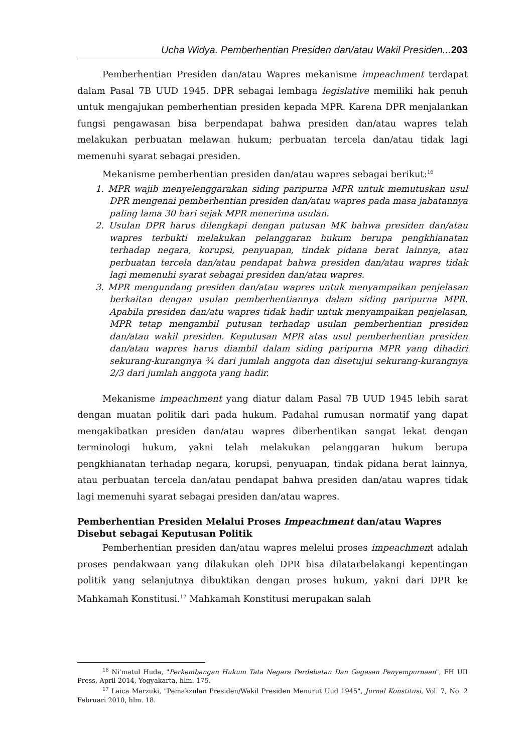Ucha Widya. Pemberhentian Presiden dan/atau Wakil Presiden...203
Pemberhentian Presiden dan/atau Wapres mekanisme impeachment terdapat dalam Pasal 7B UUD 1945. DPR sebagai lembaga legislative memiliki hak penuh untuk mengajukan pemberhentian presiden kepada MPR. Karena DPR menjalankan fungsi pengawasan bisa berpendapat bahwa presiden dan/atau wapres telah melakukan perbuatan melawan hukum; perbuatan tercela dan/atau tidak lagi memenuhi syarat sebagai presiden.
Mekanisme pemberhentian presiden dan/atau wapres sebagai berikut:<sup>16</sup>
1. MPR wajib menyelenggarakan siding paripurna MPR untuk memutuskan usul DPR mengenai pemberhentian presiden dan/atau wapres pada masa jabatannya paling lama 30 hari sejak MPR menerima usulan.
2. Usulan DPR harus dilengkapi dengan putusan MK bahwa presiden dan/atau wapres terbukti melakukan pelanggaran hukum berupa pengkhianatan terhadap negara, korupsi, penyuapan, tindak pidana berat lainnya, atau perbuatan tercela dan/atau pendapat bahwa presiden dan/atau wapres tidak lagi memenuhi syarat sebagai presiden dan/atau wapres.
3. MPR mengundang presiden dan/atau wapres untuk menyampaikan penjelasan berkaitan dengan usulan pemberhentiannya dalam siding paripurna MPR. Apabila presiden dan/atu wapres tidak hadir untuk menyampaikan penjelasan, MPR tetap mengambil putusan terhadap usulan pemberhentian presiden dan/atau wakil presiden. Keputusan MPR atas usul pemberhentian presiden dan/atau wapres harus diambil dalam siding paripurna MPR yang dihadiri sekurang-kurangnya ¾ dari jumlah anggota dan disetujui sekurang-kurangnya 2/3 dari jumlah anggota yang hadir.
Mekanisme impeachment yang diatur dalam Pasal 7B UUD 1945 lebih sarat dengan muatan politik dari pada hukum. Padahal rumusan normatif yang dapat mengakibatkan presiden dan/atau wapres diberhentikan sangat lekat dengan terminologi hukum, yakni telah melakukan pelanggaran hukum berupa pengkhianatan terhadap negara, korupsi, penyuapan, tindak pidana berat lainnya, atau perbuatan tercela dan/atau pendapat bahwa presiden dan/atau wapres tidak lagi memenuhi syarat sebagai presiden dan/atau wapres.
Pemberhentian Presiden Melalui Proses Impeachment dan/atau Wapres Disebut sebagai Keputusan Politik
Pemberhentian presiden dan/atau wapres melelui proses impeachment adalah proses pendakwaan yang dilakukan oleh DPR bisa dilatarbelakangi kepentingan politik yang selanjutnya dibuktikan dengan proses hukum, yakni dari DPR ke Mahkamah Konstitusi.<sup>17</sup> Mahkamah Konstitusi merupakan salah
<sup>16</sup> Ni'matul Huda, "Perkembangan Hukum Tata Negara Perdebatan Dan Gagasan Penyempurnaan", FH UII Press, April 2014, Yogyakarta, hlm. 175.
<sup>17</sup> Laica Marzuki, "Pemakzulan Presiden/Wakil Presiden Menurut Uud 1945", Jurnal Konstitusi, Vol. 7, No. 2 Februari 2010, hlm. 18.